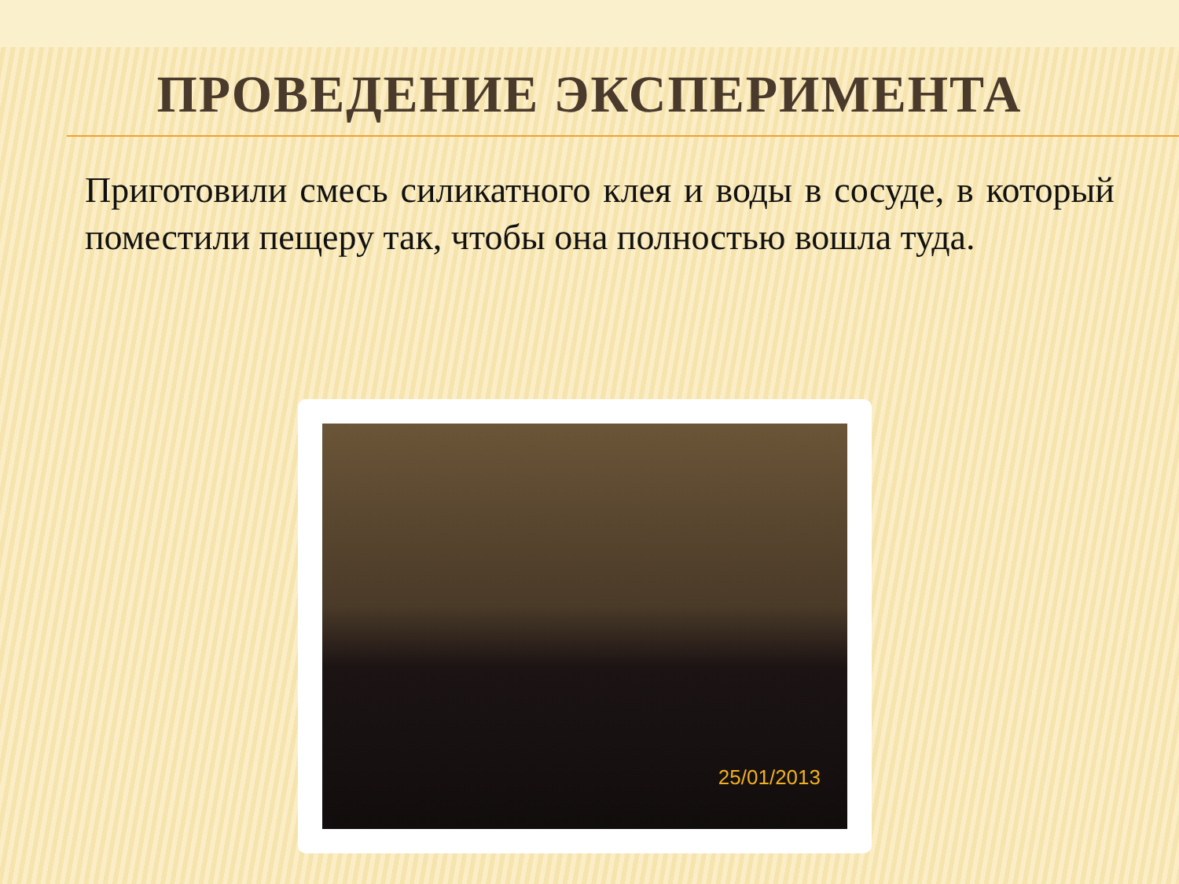ПРОВЕДЕНИЕ ЭКСПЕРИМЕНТА
Приготовили смесь силикатного клея и воды в сосуде, в который поместили пещеру так, чтобы она полностью вошла туда.
25/01/2013